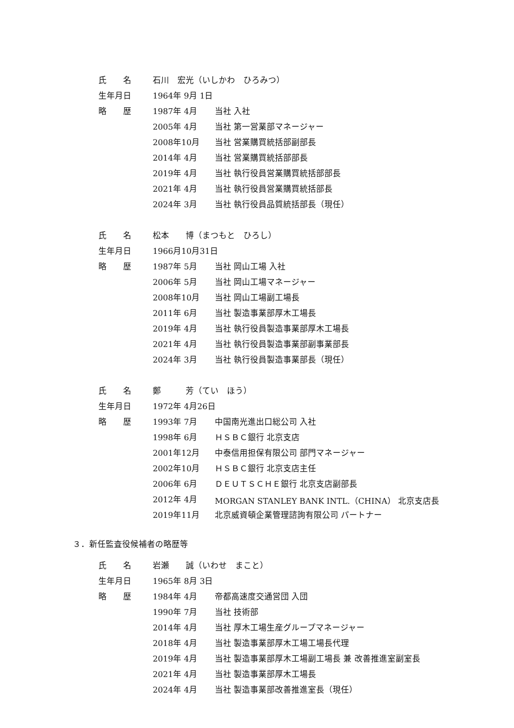| 氏 名 | 石川 宏光（いしかわ ひろみつ） | |
| 生年月日 | 1964年 9月 1日 | |
| 略 歴 | 1987年 4月 | 当社 入社 |
| | 2005年 4月 | 当社 第一営業部マネージャー |
| | 2008年10月 | 当社 営業購買統括部副部長 |
| | 2014年 4月 | 当社 営業購買統括部部長 |
| | 2019年 4月 | 当社 執行役員営業購買統括部部長 |
| | 2021年 4月 | 当社 執行役員営業購買統括部長 |
| | 2024年 3月 | 当社 執行役員品質統括部長（現任） |
| 氏 名 | 松本 博（まつもと ひろし） | |
| 生年月日 | 1966月10月31日 | |
| 略 歴 | 1987年 5月 | 当社 岡山工場 入社 |
| | 2006年 5月 | 当社 岡山工場マネージャー |
| | 2008年10月 | 当社 岡山工場副工場長 |
| | 2011年 6月 | 当社 製造事業部厚木工場長 |
| | 2019年 4月 | 当社 執行役員製造事業部厚木工場長 |
| | 2021年 4月 | 当社 執行役員製造事業部副事業部長 |
| | 2024年 3月 | 当社 執行役員製造事業部長（現任） |
| 氏 名 | 鄭 芳（てい ほう） | |
| 生年月日 | 1972年 4月26日 | |
| 略 歴 | 1993年 7月 | 中国南光進出口総公司 入社 |
| | 1998年 6月 | ＨＳＢＣ銀行 北京支店 |
| | 2001年12月 | 中泰信用担保有限公司 部門マネージャー |
| | 2002年10月 | ＨＳＢＣ銀行 北京支店主任 |
| | 2006年 6月 | ＤＥＵＴＳＣＨＥ銀行 北京支店副部長 |
| | 2012年 4月 | MORGAN STANLEY BANK INTL.（CHINA） 北京支店長 |
| | 2019年11月 | 北京威資頓企業管理諮詢有限公司 パートナー |
３．新任監査役候補者の略歴等
| 氏 名 | 岩瀬 誠（いわせ まこと） | |
| 生年月日 | 1965年 8月 3日 | |
| 略 歴 | 1984年 4月 | 帝都高速度交通営団 入団 |
| | 1990年 7月 | 当社 技術部 |
| | 2014年 4月 | 当社 厚木工場生産グループマネージャー |
| | 2018年 4月 | 当社 製造事業部厚木工場工場長代理 |
| | 2019年 4月 | 当社 製造事業部厚木工場副工場長 兼 改善推進室副室長 |
| | 2021年 4月 | 当社 製造事業部厚木工場長 |
| | 2024年 4月 | 当社 製造事業部改善推進室長（現任） |